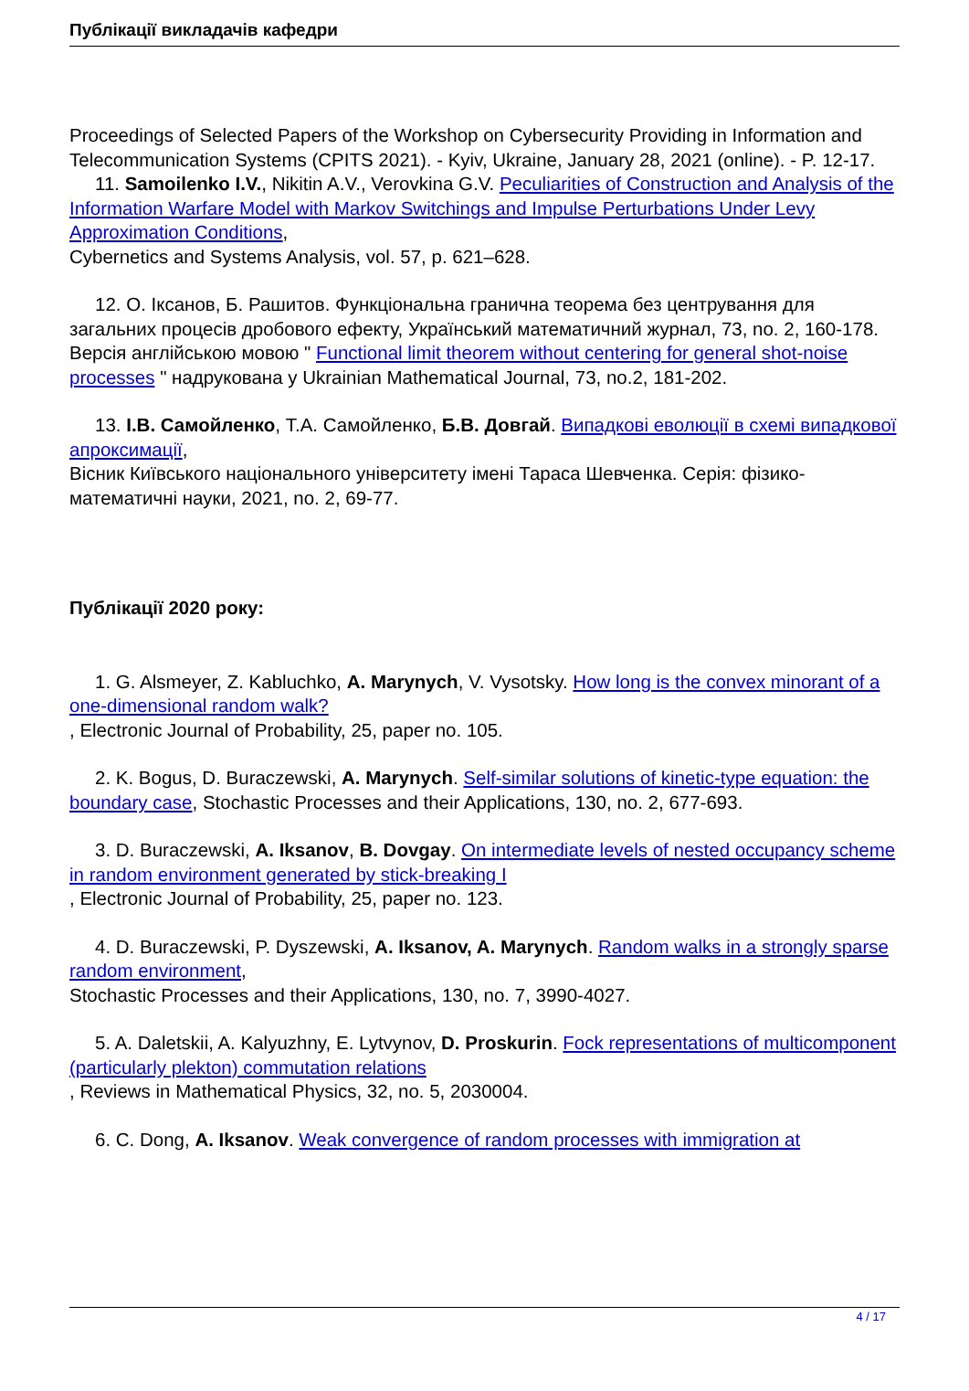Публікації викладачів кафедри
Proceedings of Selected Papers of the Workshop on Cybersecurity Providing in Information and Telecommunication Systems (CPITS 2021). - Kyiv, Ukraine, January 28, 2021 (online). - P. 12-17.
11. Samoilenko I.V., Nikitin A.V., Verovkina G.V. Peculiarities of Construction and Analysis of the Information Warfare Model with Markov Switchings and Impulse Perturbations Under Levy Approximation Conditions,
Cybernetics and Systems Analysis, vol. 57, p. 621–628.
12. О. Іксанов, Б. Рашитов. Функціональна гранична теорема без центрування для загальних процесів дробового ефекту, Український математичний журнал, 73, no. 2, 160-178. Версія англійською мовою " Functional limit theorem without centering for general shot-noise processes " надрукована у Ukrainian Mathematical Journal, 73, no.2, 181-202.
13. І.В. Самойленко, Т.А. Самойленко, Б.В. Довгай. Випадкові еволюції в схемі випадкової апроксимації,
Вісник Київського національного університету імені Тараса Шевченка. Серія: фізико-математичні науки, 2021, no. 2, 69-77.
Публікації 2020 року:
1. G. Alsmeyer, Z. Kabluchko, A. Marynych, V. Vysotsky. How long is the convex minorant of a one-dimensional random walk?
, Electronic Journal of Probability, 25, paper no. 105.
2. K. Bogus, D. Buraczewski, A. Marynych. Self-similar solutions of kinetic-type equation: the boundary case, Stochastic Processes and their Applications, 130, no. 2, 677-693.
3. D. Buraczewski, A. Iksanov, B. Dovgay. On intermediate levels of nested occupancy scheme in random environment generated by stick-breaking I
, Electronic Journal of Probability, 25, paper no. 123.
4. D. Buraczewski, P. Dyszewski, A. Iksanov, A. Marynych. Random walks in a strongly sparse random environment,
Stochastic Processes and their Applications, 130, no. 7, 3990-4027.
5. A. Daletskii, A. Kalyuzhny, E. Lytvynov, D. Proskurin. Fock representations of multicomponent (particularly plekton) commutation relations
, Reviews in Mathematical Physics, 32, no. 5, 2030004.
6. C. Dong, A. Iksanov. Weak convergence of random processes with immigration at
4 / 17